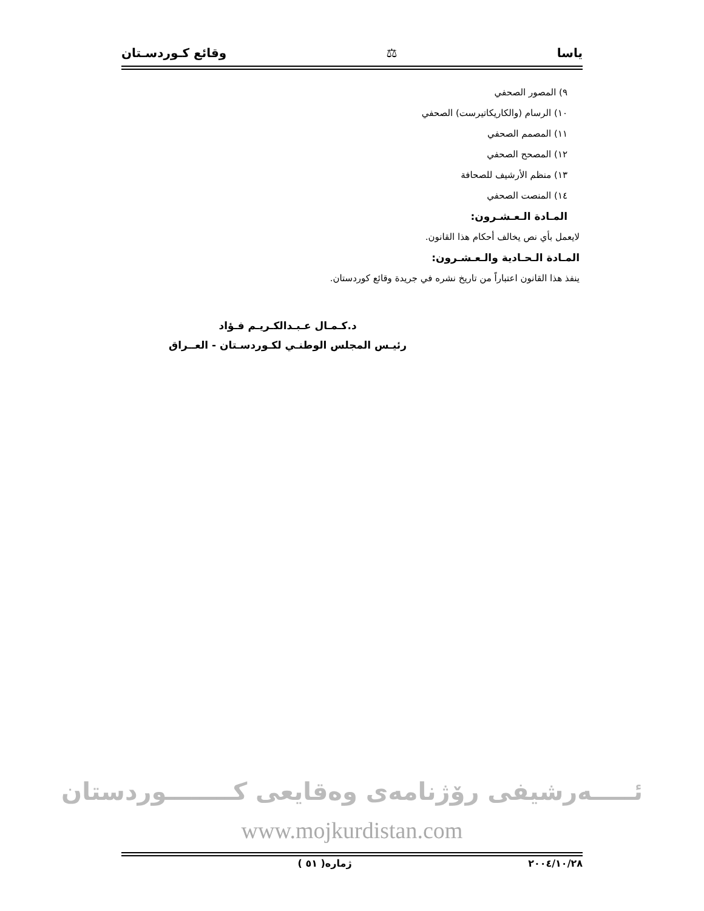ياسا ⚖ وقائع كـوردسـتان
٩) المصور الصحفي
١٠) الرسام (والكاريكاتيرست) الصحفي
١١) المصمم الصحفي
١٢) المصحح الصحفي
١٣) منظم الأرشيف للصحافة
١٤) المنصت الصحفي
المـادة الـعـشـرون:
لايعمل بأي نص يخالف أحكام هذا القانون.
المـادة الـحـادية والـعـشـرون:
ينفذ هذا القانون اعتباراً من تاريخ نشره في جريدة وقائع كوردستان.
د.كـمـال عـبـدالكـريـم فـؤاد
رئيـس المجلس الوطنـي لكـوردسـتان - العــراق
ئـــــەرشيفی رۆژنامەی وەقايعی كــــــــوردستان
www.mojkurdistan.com
٢٠٠٤/١٠/٢٨ ژمارە( ٥١ )